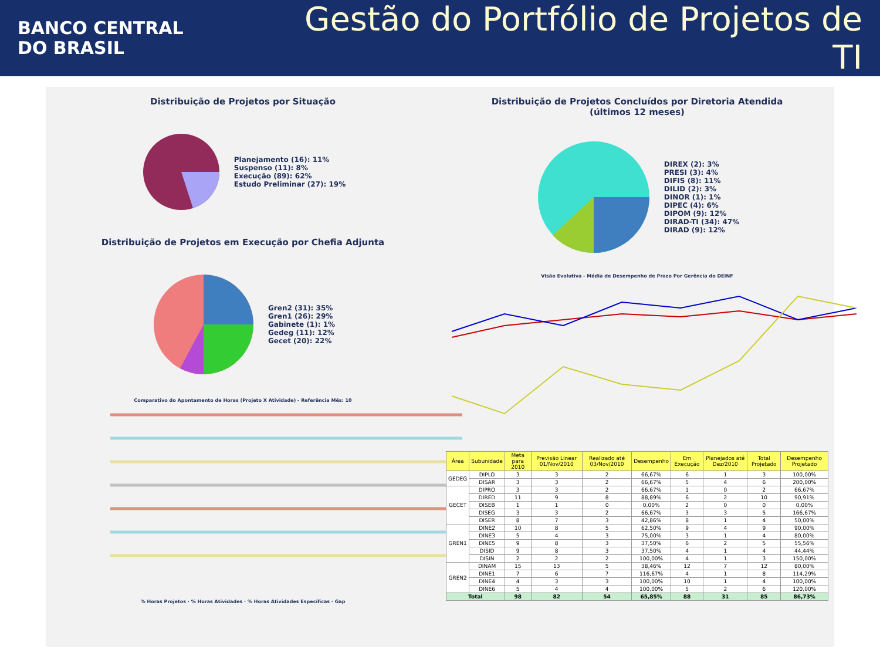BANCO CENTRAL
DO BRASIL
Gestão do Portfólio de Projetos de TI
Distribuição de Projetos por Situação
Planejamento (16): 11%
Suspenso (11): 8%
Execução (89): 62%
Estudo Preliminar (27): 19%
Distribuição de Projetos em Execução por Chefia Adjunta
Gren2 (31): 35%
Gren1 (26): 29%
Gabinete (1): 1%
Gedeg (11): 12%
Gecet (20): 22%
Comparativo do Apontamento de Horas (Projeto X Atividade) - Referência Mês: 10
% Horas Projetos · % Horas Atividades · % Horas Atividades Específicas · Gap
Distribuição de Projetos Concluídos por Diretoria Atendida
(últimos 12 meses)
DIREX (2): 3%
PRESI (3): 4%
DIFIS (8): 11%
DILID (2): 3%
DINOR (1): 1%
DIPEC (4): 6%
DIPOM (9): 12%
DIRAD-TI (34): 47%
DIRAD (9): 12%
Visão Evolutiva - Média de Desempenho de Prazo Por Gerência do DEINF
| Área | Subunidade | Meta para 2010 | Previsão Linear 01/Nov/2010 | Realizado até 03/Nov/2010 | Desempenho | Em Execução | Planejados até Dez/2010 | Total Projetado | Desempenho Projetado |
| --- | --- | --- | --- | --- | --- | --- | --- | --- | --- |
| GEDEG | DIPLO | 3 | 3 | 2 | 66,67% | 6 | 1 | 3 | 100,00% |
| | DISAR | 3 | 3 | 2 | 66,67% | 5 | 4 | 6 | 200,00% |
| GECET | DIPRO | 3 | 3 | 2 | 66,67% | 1 | 0 | 2 | 66,67% |
| | DIRED | 11 | 9 | 8 | 88,89% | 6 | 2 | 10 | 90,91% |
| | DISEB | 1 | 1 | 0 | 0,00% | 2 | 0 | 0 | 0,00% |
| | DISEG | 3 | 3 | 2 | 66,67% | 3 | 3 | 5 | 166,67% |
| | DISER | 8 | 7 | 3 | 42,86% | 8 | 1 | 4 | 50,00% |
| GREN1 | DINE2 | 10 | 8 | 5 | 62,50% | 9 | 4 | 9 | 90,00% |
| | DINE3 | 5 | 4 | 3 | 75,00% | 3 | 1 | 4 | 80,00% |
| | DINE5 | 9 | 8 | 3 | 37,50% | 6 | 2 | 5 | 55,56% |
| | DISID | 9 | 8 | 3 | 37,50% | 4 | 1 | 4 | 44,44% |
| | DISIN | 2 | 2 | 2 | 100,00% | 4 | 1 | 3 | 150,00% |
| GREN2 | DINAM | 15 | 13 | 5 | 38,46% | 12 | 7 | 12 | 80,00% |
| | DINE1 | 7 | 6 | 7 | 116,67% | 4 | 1 | 8 | 114,29% |
| | DINE4 | 4 | 3 | 3 | 100,00% | 10 | 1 | 4 | 100,00% |
| | DINE6 | 5 | 4 | 4 | 100,00% | 5 | 2 | 6 | 120,00% |
| Total | | 98 | 82 | 54 | 65,85% | 88 | 31 | 85 | 86,73% |